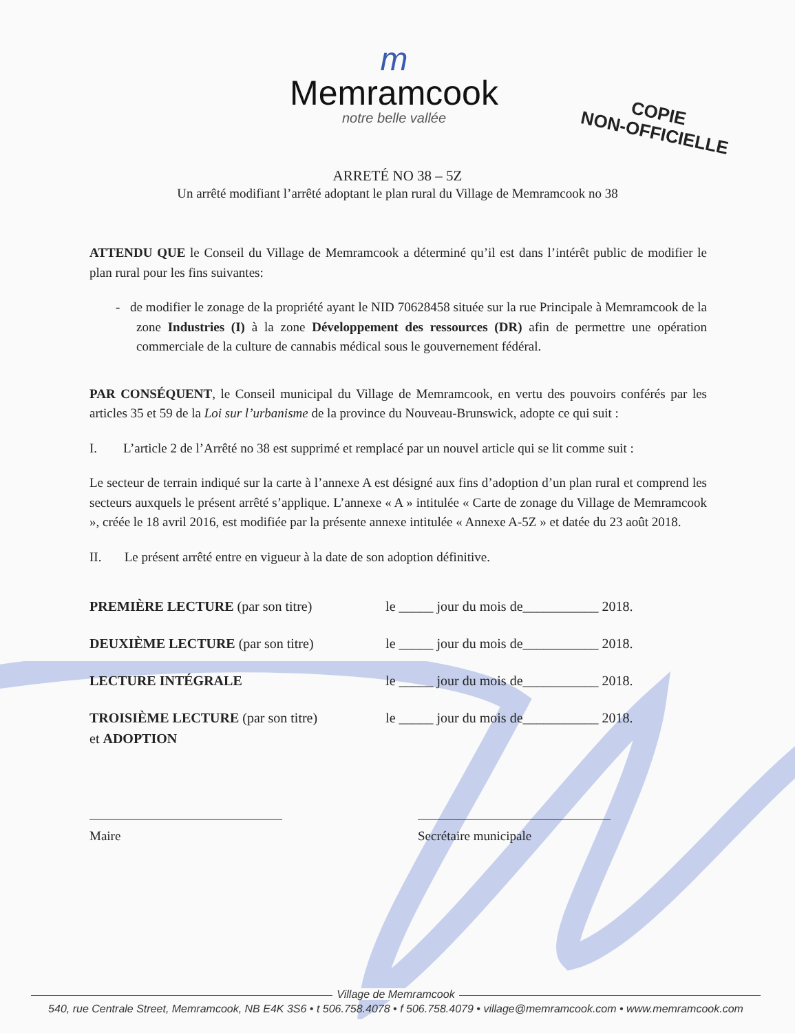m
Memramcook
notre belle vallée
COPIE
NON-OFFICIELLE
ARRETÉ NO 38 – 5Z
Un arrêté modifiant l’arrêté adoptant le plan rural du Village de Memramcook no 38
ATTENDU QUE le Conseil du Village de Memramcook a déterminé qu’il est dans l’intérêt public de modifier le plan rural pour les fins suivantes:
- de modifier le zonage de la propriété ayant le NID 70628458 située sur la rue Principale à Memramcook de la zone Industries (I) à la zone Développement des ressources (DR) afin de permettre une opération commerciale de la culture de cannabis médical sous le gouvernement fédéral.
PAR CONSÉQUENT, le Conseil municipal du Village de Memramcook, en vertu des pouvoirs conférés par les articles 35 et 59 de la Loi sur l’urbanisme de la province du Nouveau-Brunswick, adopte ce qui suit :
I. L’article 2 de l’Arrêté no 38 est supprimé et remplacé par un nouvel article qui se lit comme suit :
Le secteur de terrain indiqué sur la carte à l’annexe A est désigné aux fins d’adoption d’un plan rural et comprend les secteurs auxquels le présent arrêté s’applique. L’annexe « A » intitulée « Carte de zonage du Village de Memramcook », créée le 18 avril 2016, est modifiée par la présente annexe intitulée « Annexe A-5Z » et datée du 23 août 2018.
II. Le présent arrêté entre en vigueur à la date de son adoption définitive.
| PREMIÈRE LECTURE (par son titre) | le _____ jour du mois de___________ 2018. |
| DEUXIÈME LECTURE (par son titre) | le _____ jour du mois de___________ 2018. |
| LECTURE INTÉGRALE | le _____ jour du mois de___________ 2018. |
| TROISIÈME LECTURE (par son titre) et ADOPTION | le _____ jour du mois de___________ 2018. |
Maire Secrétaire municipale
Village de Memramcook
540, rue Centrale Street, Memramcook, NB E4K 3S6 • t 506.758.4078 • f 506.758.4079 • village@memramcook.com • www.memramcook.com